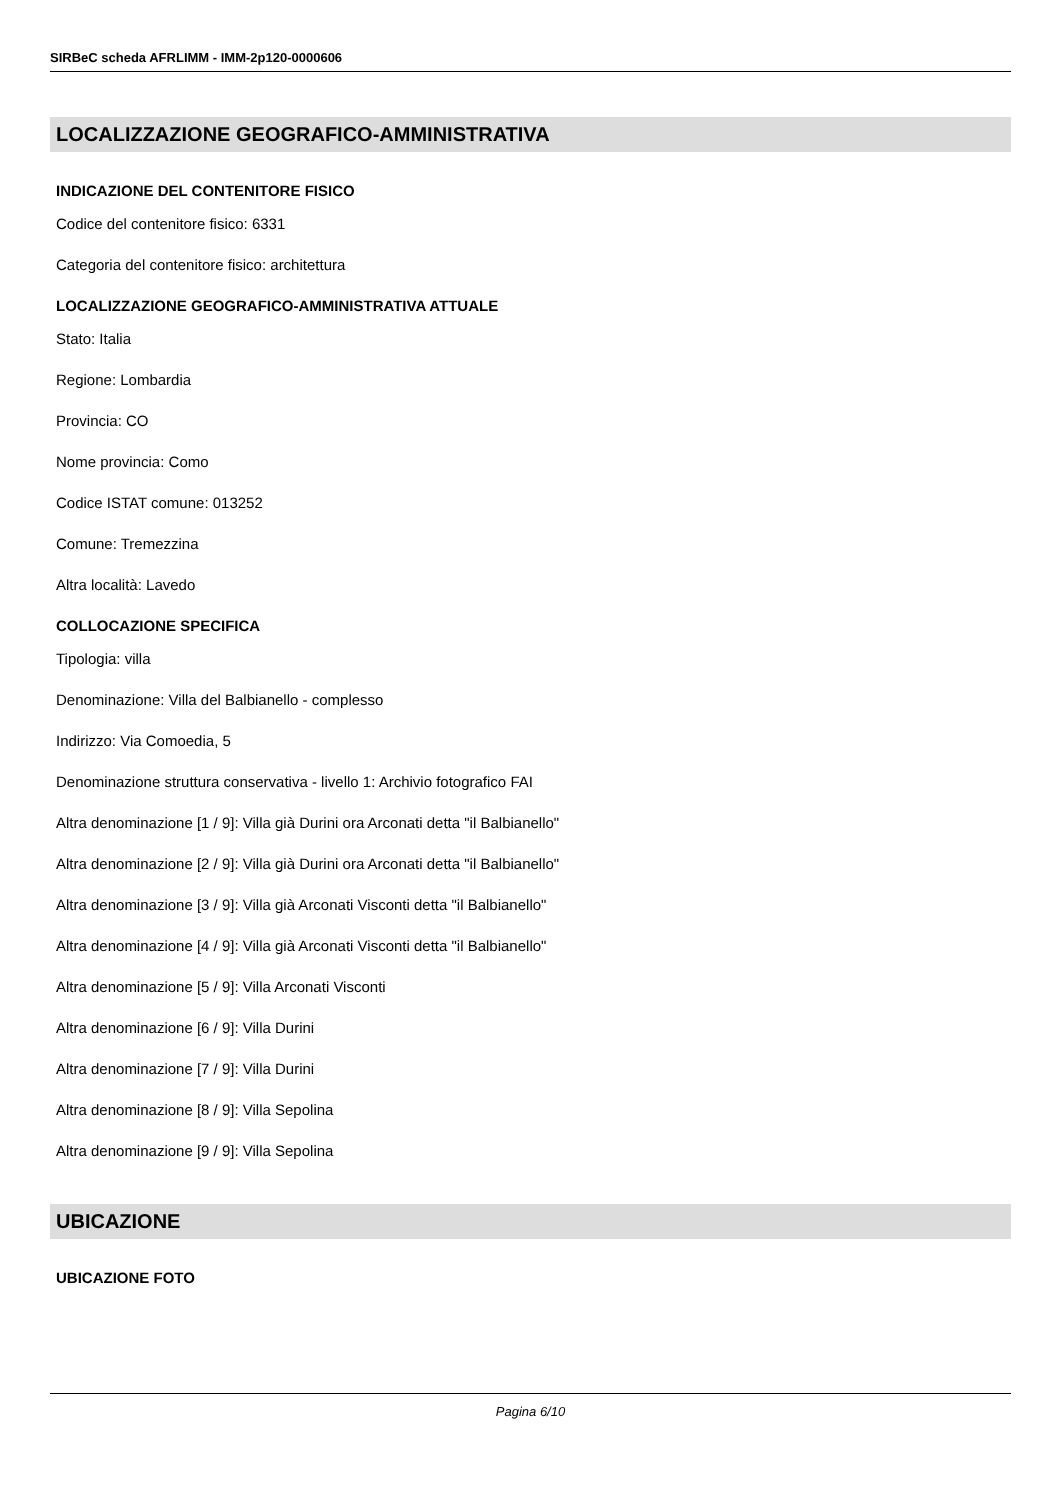SIRBeC scheda AFRLIMM - IMM-2p120-0000606
LOCALIZZAZIONE GEOGRAFICO-AMMINISTRATIVA
INDICAZIONE DEL CONTENITORE FISICO
Codice del contenitore fisico: 6331
Categoria del contenitore fisico: architettura
LOCALIZZAZIONE GEOGRAFICO-AMMINISTRATIVA ATTUALE
Stato: Italia
Regione: Lombardia
Provincia: CO
Nome provincia: Como
Codice ISTAT comune: 013252
Comune: Tremezzina
Altra località: Lavedo
COLLOCAZIONE SPECIFICA
Tipologia: villa
Denominazione: Villa del Balbianello - complesso
Indirizzo: Via Comoedia, 5
Denominazione struttura conservativa - livello 1: Archivio fotografico FAI
Altra denominazione [1 / 9]: Villa già Durini ora Arconati detta "il Balbianello"
Altra denominazione [2 / 9]: Villa già Durini ora Arconati detta "il Balbianello"
Altra denominazione [3 / 9]: Villa già Arconati Visconti detta "il Balbianello"
Altra denominazione [4 / 9]: Villa già Arconati Visconti detta "il Balbianello"
Altra denominazione [5 / 9]: Villa Arconati Visconti
Altra denominazione [6 / 9]: Villa Durini
Altra denominazione [7 / 9]: Villa Durini
Altra denominazione [8 / 9]: Villa Sepolina
Altra denominazione [9 / 9]: Villa Sepolina
UBICAZIONE
UBICAZIONE FOTO
Pagina 6/10